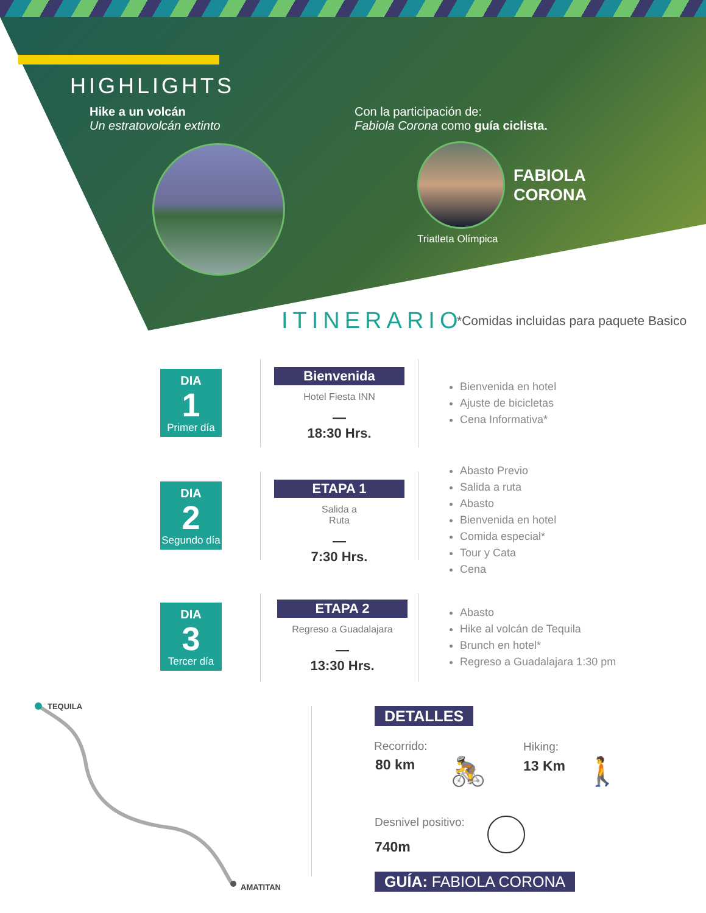HIGHLIGHTS
Hike a un volcán
Un estratovolcán extinto
Con la participación de:
Fabiola Corona como guía ciclista.
FABIOLA
CORONA
Triatleta Olímpica
ITINERARIO
*Comidas incluidas para paquete Basico
DIA
1
Primer día
Bienvenida
Hotel Fiesta INN
—
18:30 Hrs.
Bienvenida en hotel
Ajuste de bicicletas
Cena Informativa*
DIA
2
Segundo día
ETAPA 1
Salida a
Ruta
—
7:30 Hrs.
Abasto Previo
Salida a ruta
Abasto
Bienvenida en hotel
Comida especial*
Tour y Cata
Cena
DIA
3
Tercer día
ETAPA 2
Regreso a Guadalajara
—
13:30 Hrs.
Abasto
Hike al volcán de Tequila
Brunch en hotel*
Regreso a Guadalajara 1:30 pm
TEQUILA
AMATITAN
DETALLES
Recorrido:
80 km
Hiking:
13 Km
🚴 🚶
Desnivel positivo:
740m
GUÍA: FABIOLA CORONA